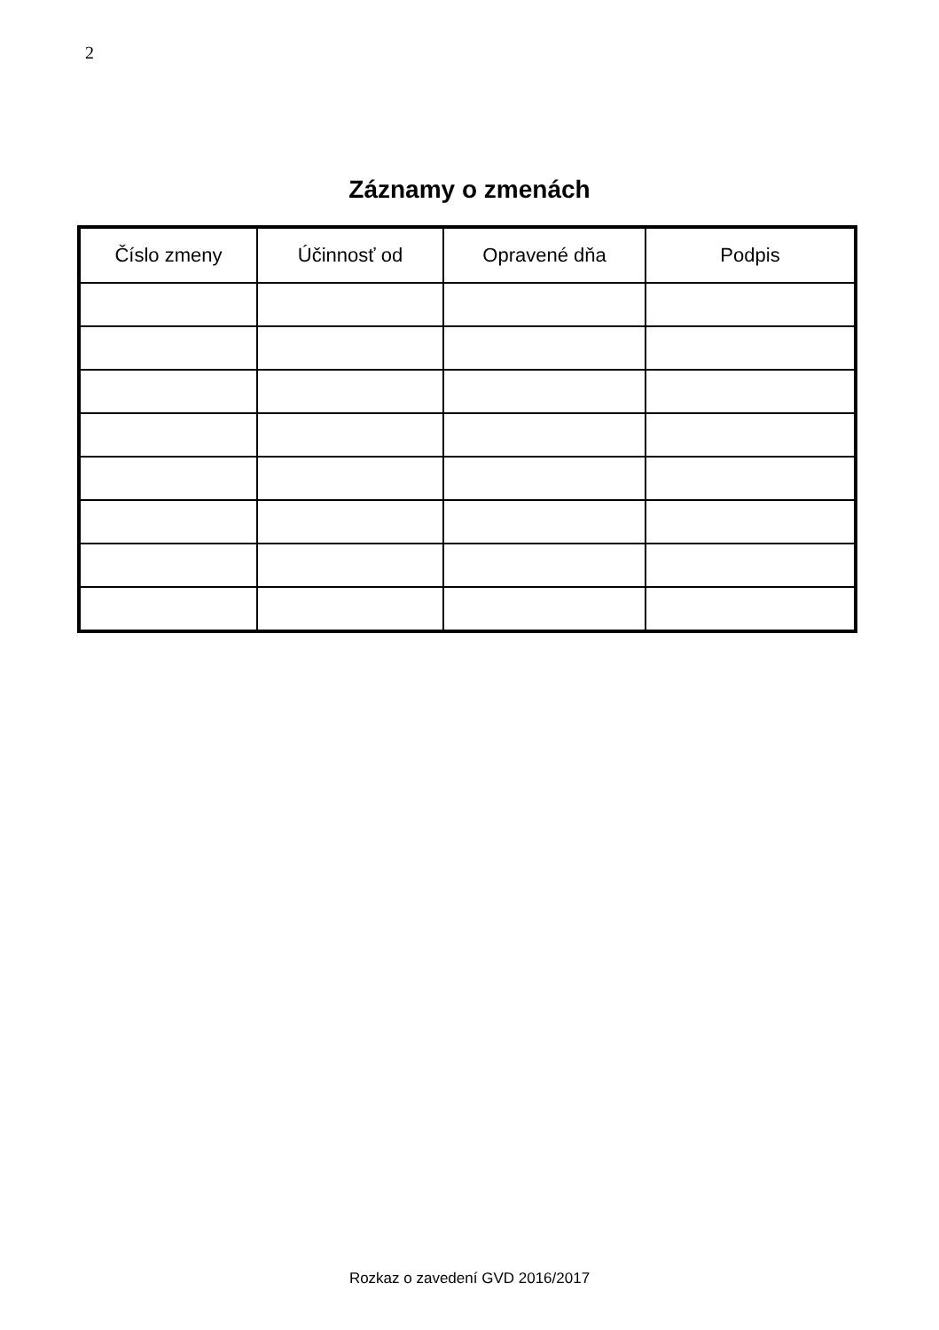2
Záznamy o zmenách
| Číslo zmeny | Účinnosť od | Opravené dňa | Podpis |
| --- | --- | --- | --- |
Rozkaz o zavedení GVD 2016/2017